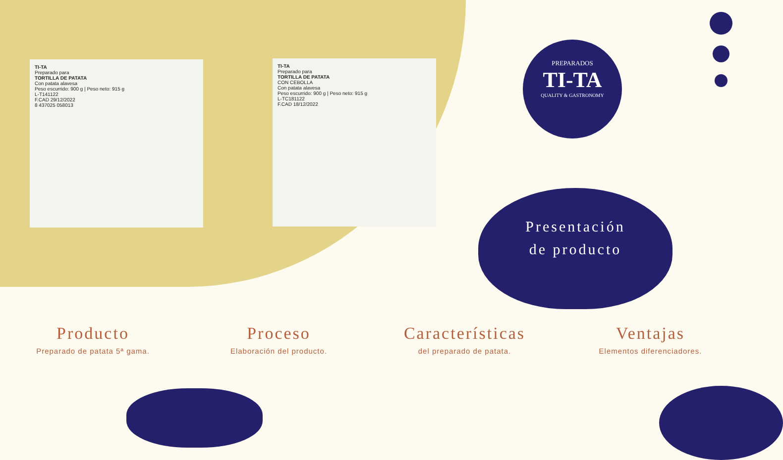TI-TA
Preparado para
TORTILLA DE PATATA
Con patata alavesa
Peso escurrido: 900 g | Peso neto: 915 g
L-T141122
F.CAD 29/12/2022
8 437025 058013
TI-TA
Preparado para
TORTILLA DE PATATA
CON CEBOLLA
Con patata alavesa
Peso escurrido: 900 g | Peso neto: 915 g
L-TC181122
F.CAD 18/12/2022
PREPARADOS
TI-TA
QUALITY & GASTRONOMY
Presentación
de producto
Producto
Preparado de patata 5ª gama.
Proceso
Elaboración del producto.
Características
del preparado de patata.
Ventajas
Elementos diferenciadores.